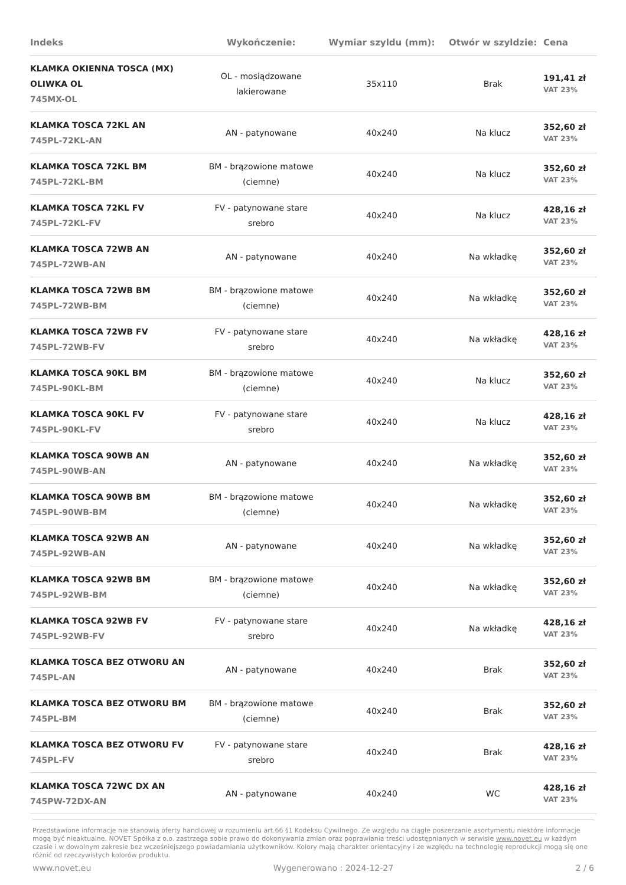| Indeks | Wykończenie: | Wymiar szyldu (mm): | Otwór w szyldzie: | Cena |
| --- | --- | --- | --- | --- |
| KLAMKA OKIENNA TOSCA (MX) OLIWKA OL 745MX-OL | OL - mosiądzowane lakierowane | 35x110 | Brak | 191,41 zł VAT 23% |
| KLAMKA TOSCA 72KL AN 745PL-72KL-AN | AN - patynowane | 40x240 | Na klucz | 352,60 zł VAT 23% |
| KLAMKA TOSCA 72KL BM 745PL-72KL-BM | BM - brązowione matowe (ciemne) | 40x240 | Na klucz | 352,60 zł VAT 23% |
| KLAMKA TOSCA 72KL FV 745PL-72KL-FV | FV - patynowane stare srebro | 40x240 | Na klucz | 428,16 zł VAT 23% |
| KLAMKA TOSCA 72WB AN 745PL-72WB-AN | AN - patynowane | 40x240 | Na wkładkę | 352,60 zł VAT 23% |
| KLAMKA TOSCA 72WB BM 745PL-72WB-BM | BM - brązowione matowe (ciemne) | 40x240 | Na wkładkę | 352,60 zł VAT 23% |
| KLAMKA TOSCA 72WB FV 745PL-72WB-FV | FV - patynowane stare srebro | 40x240 | Na wkładkę | 428,16 zł VAT 23% |
| KLAMKA TOSCA 90KL BM 745PL-90KL-BM | BM - brązowione matowe (ciemne) | 40x240 | Na klucz | 352,60 zł VAT 23% |
| KLAMKA TOSCA 90KL FV 745PL-90KL-FV | FV - patynowane stare srebro | 40x240 | Na klucz | 428,16 zł VAT 23% |
| KLAMKA TOSCA 90WB AN 745PL-90WB-AN | AN - patynowane | 40x240 | Na wkładkę | 352,60 zł VAT 23% |
| KLAMKA TOSCA 90WB BM 745PL-90WB-BM | BM - brązowione matowe (ciemne) | 40x240 | Na wkładkę | 352,60 zł VAT 23% |
| KLAMKA TOSCA 92WB AN 745PL-92WB-AN | AN - patynowane | 40x240 | Na wkładkę | 352,60 zł VAT 23% |
| KLAMKA TOSCA 92WB BM 745PL-92WB-BM | BM - brązowione matowe (ciemne) | 40x240 | Na wkładkę | 352,60 zł VAT 23% |
| KLAMKA TOSCA 92WB FV 745PL-92WB-FV | FV - patynowane stare srebro | 40x240 | Na wkładkę | 428,16 zł VAT 23% |
| KLAMKA TOSCA BEZ OTWORU AN 745PL-AN | AN - patynowane | 40x240 | Brak | 352,60 zł VAT 23% |
| KLAMKA TOSCA BEZ OTWORU BM 745PL-BM | BM - brązowione matowe (ciemne) | 40x240 | Brak | 352,60 zł VAT 23% |
| KLAMKA TOSCA BEZ OTWORU FV 745PL-FV | FV - patynowane stare srebro | 40x240 | Brak | 428,16 zł VAT 23% |
| KLAMKA TOSCA 72WC DX AN 745PW-72DX-AN | AN - patynowane | 40x240 | WC | 428,16 zł VAT 23% |
Przedstawione informacje nie stanowią oferty handlowej w rozumieniu art.66 §1 Kodeksu Cywilnego. Ze względu na ciągłe poszerzanie asortymentu niektóre informacje mogą być nieaktualne. NOVET Spółka z o.o. zastrzega sobie prawo do dokonywania zmian oraz poprawiania treści udostępnianych w serwisie www.novet.eu w każdym czasie i w dowolnym zakresie bez wcześniejszego powiadamiania użytkowników. Kolory mają charakter orientacyjny i ze względu na technologię reprodukcji mogą się one różnić od rzeczywistych kolorów produktu.
www.novet.eu Wygenerowano : 2024-12-27 2 / 6